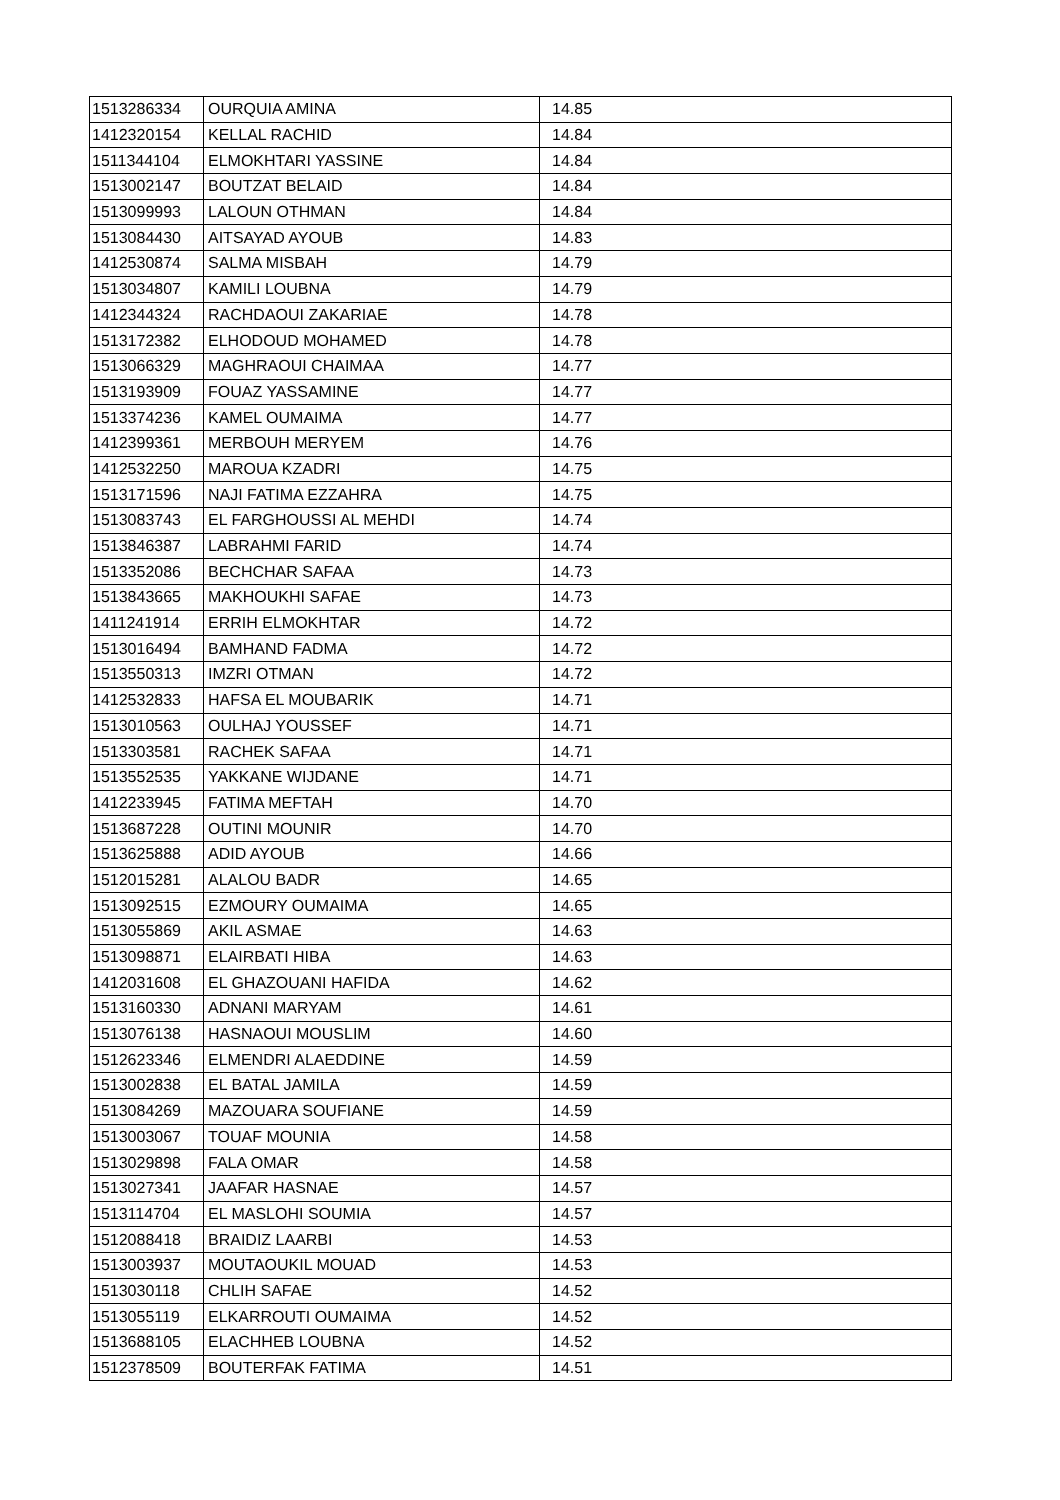| 1513286334 | OURQUIA AMINA | 14.85 |
| 1412320154 | KELLAL RACHID | 14.84 |
| 1511344104 | ELMOKHTARI YASSINE | 14.84 |
| 1513002147 | BOUTZAT BELAID | 14.84 |
| 1513099993 | LALOUN OTHMAN | 14.84 |
| 1513084430 | AITSAYAD AYOUB | 14.83 |
| 1412530874 | SALMA MISBAH | 14.79 |
| 1513034807 | KAMILI LOUBNA | 14.79 |
| 1412344324 | RACHDAOUI ZAKARIAE | 14.78 |
| 1513172382 | ELHODOUD MOHAMED | 14.78 |
| 1513066329 | MAGHRAOUI CHAIMAA | 14.77 |
| 1513193909 | FOUAZ YASSAMINE | 14.77 |
| 1513374236 | KAMEL OUMAIMA | 14.77 |
| 1412399361 | MERBOUH MERYEM | 14.76 |
| 1412532250 | MAROUA KZADRI | 14.75 |
| 1513171596 | NAJI FATIMA EZZAHRA | 14.75 |
| 1513083743 | EL FARGHOUSSI AL MEHDI | 14.74 |
| 1513846387 | LABRAHMI FARID | 14.74 |
| 1513352086 | BECHCHAR SAFAA | 14.73 |
| 1513843665 | MAKHOUKHI SAFAE | 14.73 |
| 1411241914 | ERRIH ELMOKHTAR | 14.72 |
| 1513016494 | BAMHAND FADMA | 14.72 |
| 1513550313 | IMZRI OTMAN | 14.72 |
| 1412532833 | HAFSA EL MOUBARIK | 14.71 |
| 1513010563 | OULHAJ YOUSSEF | 14.71 |
| 1513303581 | RACHEK SAFAA | 14.71 |
| 1513552535 | YAKKANE WIJDANE | 14.71 |
| 1412233945 | FATIMA MEFTAH | 14.70 |
| 1513687228 | OUTINI MOUNIR | 14.70 |
| 1513625888 | ADID AYOUB | 14.66 |
| 1512015281 | ALALOU BADR | 14.65 |
| 1513092515 | EZMOURY OUMAIMA | 14.65 |
| 1513055869 | AKIL ASMAE | 14.63 |
| 1513098871 | ELAIRBATI HIBA | 14.63 |
| 1412031608 | EL GHAZOUANI HAFIDA | 14.62 |
| 1513160330 | ADNANI MARYAM | 14.61 |
| 1513076138 | HASNAOUI MOUSLIM | 14.60 |
| 1512623346 | ELMENDRI ALAEDDINE | 14.59 |
| 1513002838 | EL BATAL JAMILA | 14.59 |
| 1513084269 | MAZOUARA SOUFIANE | 14.59 |
| 1513003067 | TOUAF MOUNIA | 14.58 |
| 1513029898 | FALA OMAR | 14.58 |
| 1513027341 | JAAFAR HASNAE | 14.57 |
| 1513114704 | EL MASLOHI SOUMIA | 14.57 |
| 1512088418 | BRAIDIZ LAARBI | 14.53 |
| 1513003937 | MOUTAOUKIL MOUAD | 14.53 |
| 1513030118 | CHLIH SAFAE | 14.52 |
| 1513055119 | ELKARROUTI OUMAIMA | 14.52 |
| 1513688105 | ELACHHEB LOUBNA | 14.52 |
| 1512378509 | BOUTERFAK FATIMA | 14.51 |